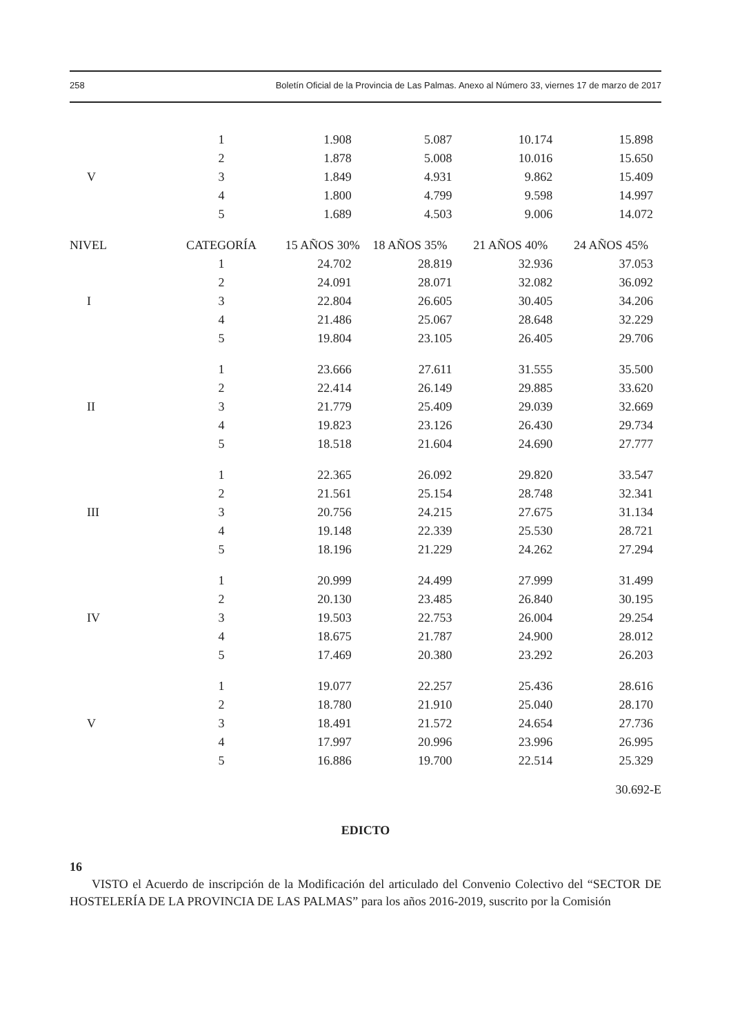258 Boletín Oficial de la Provincia de Las Palmas. Anexo al Número 33, viernes 17 de marzo de 2017
| | 1 | 1.908 | 5.087 | 10.174 | 15.898 |
| | 2 | 1.878 | 5.008 | 10.016 | 15.650 |
| V | 3 | 1.849 | 4.931 | 9.862 | 15.409 |
| | 4 | 1.800 | 4.799 | 9.598 | 14.997 |
| | 5 | 1.689 | 4.503 | 9.006 | 14.072 |
| NIVEL | CATEGORÍA | 15 AÑOS 30% | 18 AÑOS 35% | 21 AÑOS 40% | 24 AÑOS 45% |
| | 1 | 24.702 | 28.819 | 32.936 | 37.053 |
| | 2 | 24.091 | 28.071 | 32.082 | 36.092 |
| I | 3 | 22.804 | 26.605 | 30.405 | 34.206 |
| | 4 | 21.486 | 25.067 | 28.648 | 32.229 |
| | 5 | 19.804 | 23.105 | 26.405 | 29.706 |
| | 1 | 23.666 | 27.611 | 31.555 | 35.500 |
| | 2 | 22.414 | 26.149 | 29.885 | 33.620 |
| II | 3 | 21.779 | 25.409 | 29.039 | 32.669 |
| | 4 | 19.823 | 23.126 | 26.430 | 29.734 |
| | 5 | 18.518 | 21.604 | 24.690 | 27.777 |
| | 1 | 22.365 | 26.092 | 29.820 | 33.547 |
| | 2 | 21.561 | 25.154 | 28.748 | 32.341 |
| III | 3 | 20.756 | 24.215 | 27.675 | 31.134 |
| | 4 | 19.148 | 22.339 | 25.530 | 28.721 |
| | 5 | 18.196 | 21.229 | 24.262 | 27.294 |
| | 1 | 20.999 | 24.499 | 27.999 | 31.499 |
| | 2 | 20.130 | 23.485 | 26.840 | 30.195 |
| IV | 3 | 19.503 | 22.753 | 26.004 | 29.254 |
| | 4 | 18.675 | 21.787 | 24.900 | 28.012 |
| | 5 | 17.469 | 20.380 | 23.292 | 26.203 |
| | 1 | 19.077 | 22.257 | 25.436 | 28.616 |
| | 2 | 18.780 | 21.910 | 25.040 | 28.170 |
| V | 3 | 18.491 | 21.572 | 24.654 | 27.736 |
| | 4 | 17.997 | 20.996 | 23.996 | 26.995 |
| | 5 | 16.886 | 19.700 | 22.514 | 25.329 |
30.692-E
EDICTO
16
VISTO el Acuerdo de inscripción de la Modificación del articulado del Convenio Colectivo del “SECTOR DE HOSTELERÍA DE LA PROVINCIA DE LAS PALMAS” para los años 2016-2019, suscrito por la Comisión